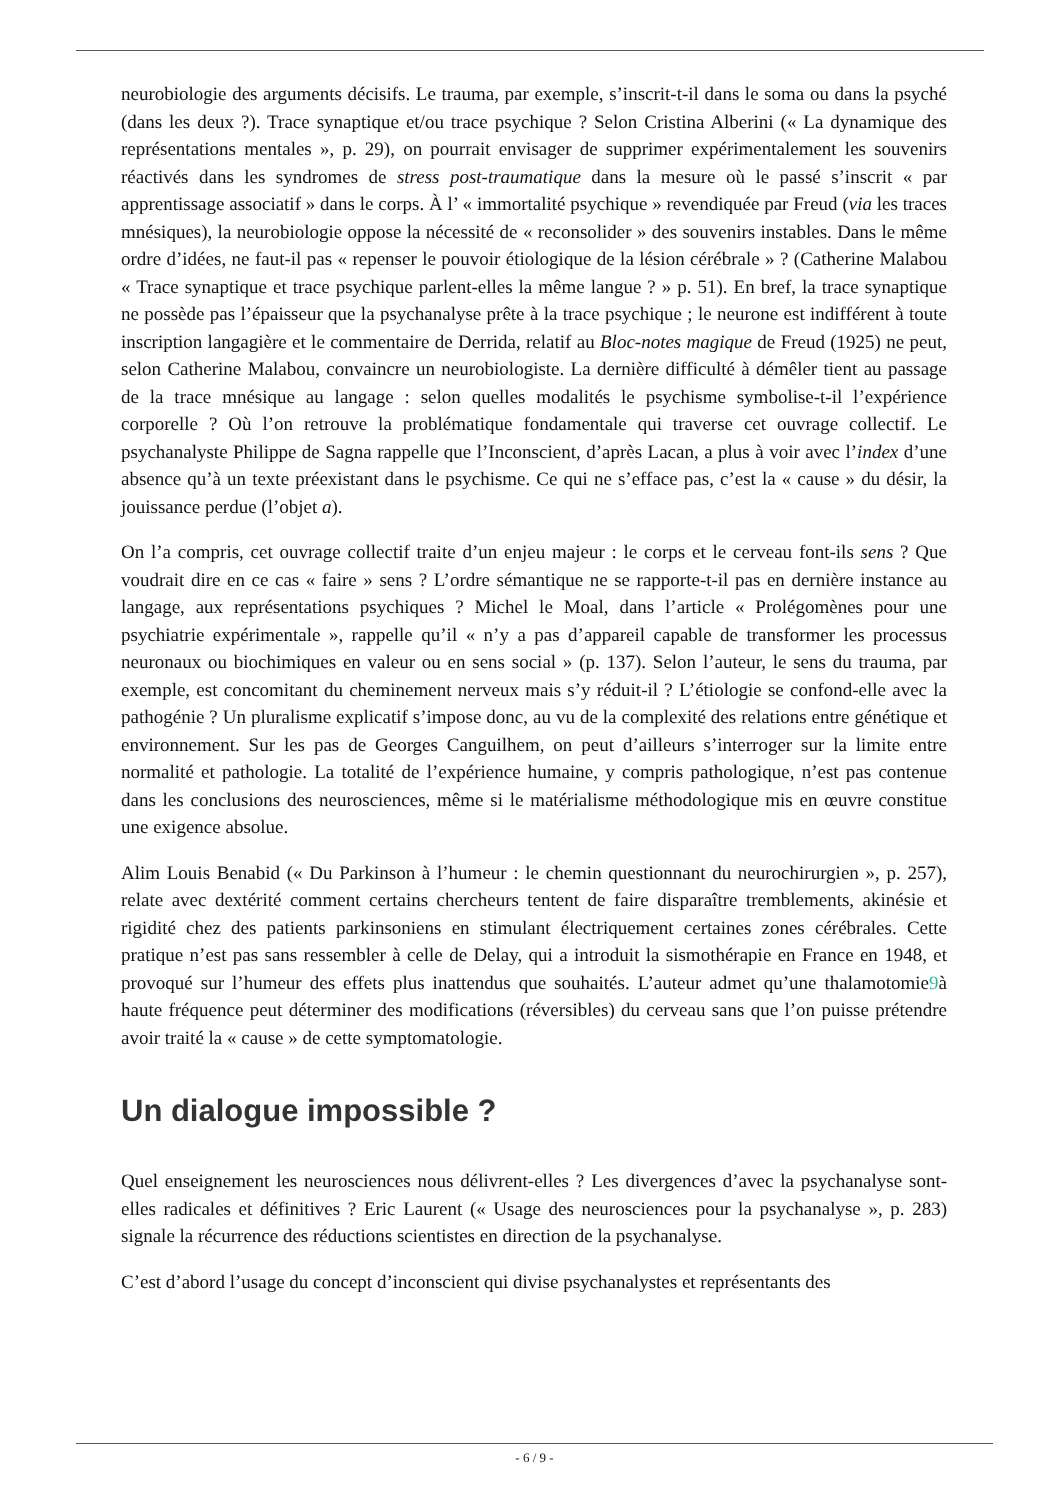neurobiologie des arguments décisifs. Le trauma, par exemple, s’inscrit-t-il dans le soma ou dans la psyché (dans les deux ?). Trace synaptique et/ou trace psychique ? Selon Cristina Alberini (« La dynamique des représentations mentales », p. 29), on pourrait envisager de supprimer expérimentalement les souvenirs réactivés dans les syndromes de stress post-traumatique dans la mesure où le passé s’inscrit « par apprentissage associatif » dans le corps. À l’ « immortalité psychique » revendiquée par Freud (via les traces mnésiques), la neurobiologie oppose la nécessité de « reconsolider » des souvenirs instables. Dans le même ordre d’idées, ne faut-il pas « repenser le pouvoir étiologique de la lésion cérébrale » ? (Catherine Malabou « Trace synaptique et trace psychique parlent-elles la même langue ? » p. 51). En bref, la trace synaptique ne possède pas l’épaisseur que la psychanalyse prête à la trace psychique ; le neurone est indifférent à toute inscription langagière et le commentaire de Derrida, relatif au Bloc-notes magique de Freud (1925) ne peut, selon Catherine Malabou, convaincre un neurobiologiste. La dernière difficulté à démêler tient au passage de la trace mnésique au langage : selon quelles modalités le psychisme symbolise-t-il l’expérience corporelle ? Où l’on retrouve la problématique fondamentale qui traverse cet ouvrage collectif. Le psychanalyste Philippe de Sagna rappelle que l’Inconscient, d’après Lacan, a plus à voir avec l’index d’une absence qu’à un texte préexistant dans le psychisme. Ce qui ne s’efface pas, c’est la « cause » du désir, la jouissance perdue (l’objet a).
On l’a compris, cet ouvrage collectif traite d’un enjeu majeur : le corps et le cerveau font-ils sens ? Que voudrait dire en ce cas « faire » sens ? L’ordre sémantique ne se rapporte-t-il pas en dernière instance au langage, aux représentations psychiques ? Michel le Moal, dans l’article « Prolégomènes pour une psychiatrie expérimentale », rappelle qu’il « n’y a pas d’appareil capable de transformer les processus neuronaux ou biochimiques en valeur ou en sens social » (p. 137). Selon l’auteur, le sens du trauma, par exemple, est concomitant du cheminement nerveux mais s’y réduit-il ? L’étiologie se confond-elle avec la pathogénie ? Un pluralisme explicatif s’impose donc, au vu de la complexité des relations entre génétique et environnement. Sur les pas de Georges Canguilhem, on peut d’ailleurs s’interroger sur la limite entre normalité et pathologie. La totalité de l’expérience humaine, y compris pathologique, n’est pas contenue dans les conclusions des neurosciences, même si le matérialisme méthodologique mis en œuvre constitue une exigence absolue.
Alim Louis Benabid (« Du Parkinson à l’humeur : le chemin questionnant du neurochirurgien », p. 257), relate avec dextérité comment certains chercheurs tentent de faire disparaître tremblements, akinésie et rigidité chez des patients parkinsoniens en stimulant électriquement certaines zones cérébrales. Cette pratique n’est pas sans ressembler à celle de Delay, qui a introduit la sismothérapie en France en 1948, et provoqué sur l’humeur des effets plus inattendus que souhaités. L’auteur admet qu’une thalamotomie9à haute fréquence peut déterminer des modifications (réversibles) du cerveau sans que l’on puisse prétendre avoir traité la « cause » de cette symptomatologie.
Un dialogue impossible ?
Quel enseignement les neurosciences nous délivrent-elles ? Les divergences d’avec la psychanalyse sont-elles radicales et définitives ? Eric Laurent (« Usage des neurosciences pour la psychanalyse », p. 283) signale la récurrence des réductions scientistes en direction de la psychanalyse.
C’est d’abord l’usage du concept d’inconscient qui divise psychanalystes et représentants des
- 6 / 9 -